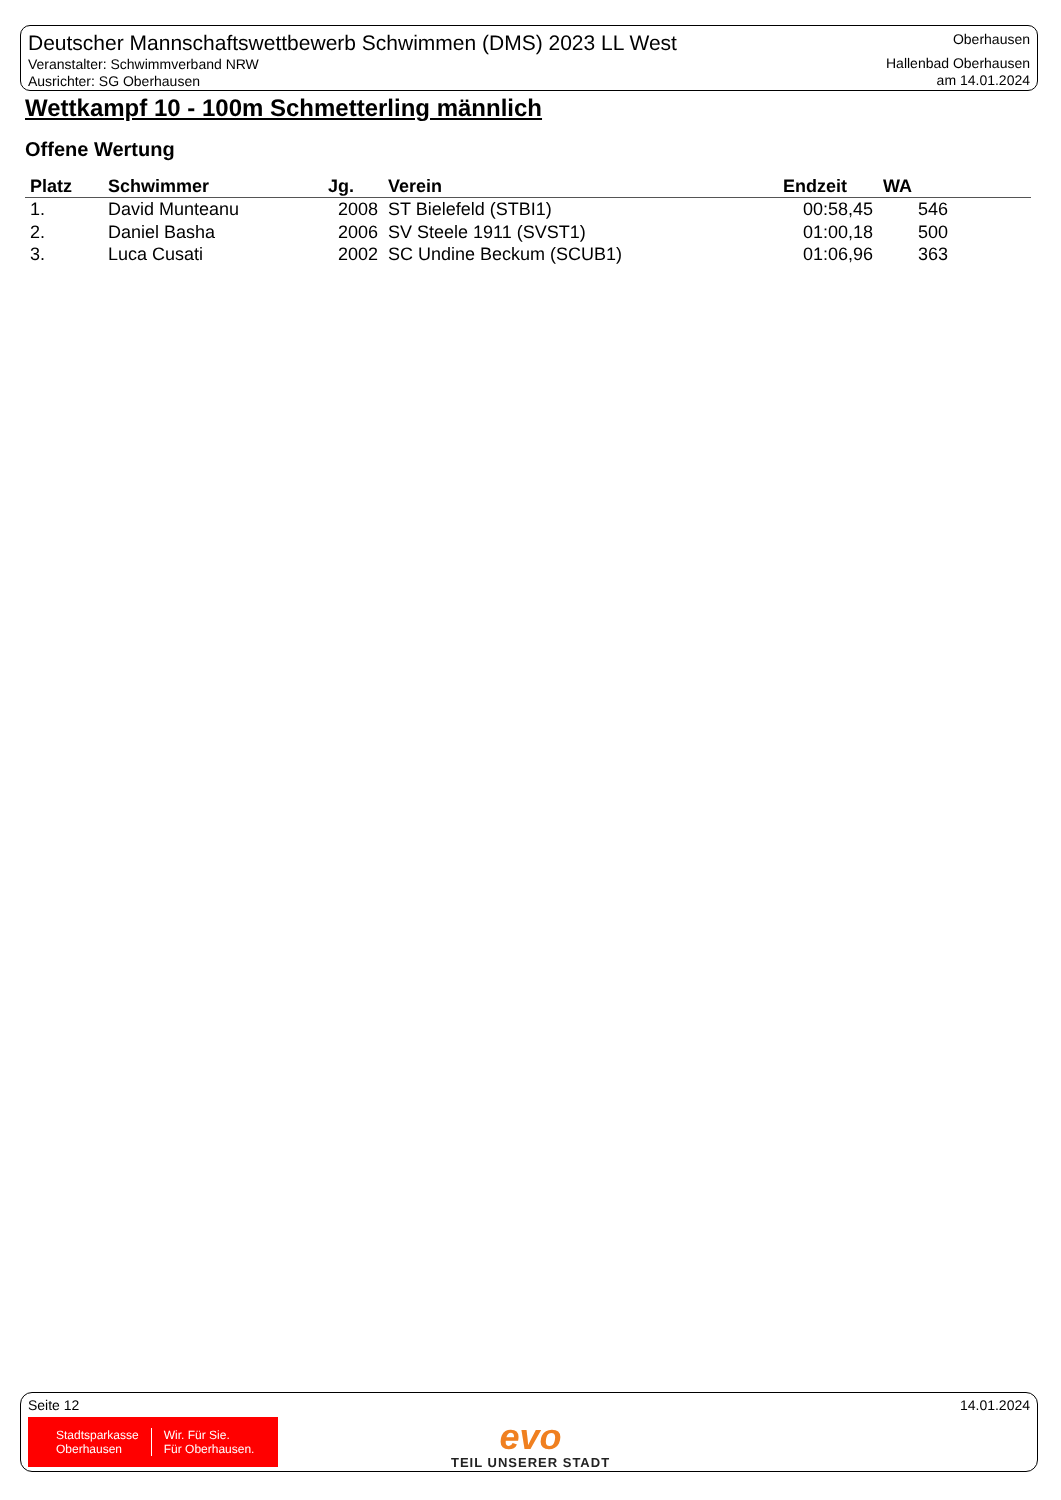Deutscher Mannschaftswettbewerb Schwimmen (DMS) 2023 LL West
Veranstalter: Schwimmverband NRW
Ausrichter: SG Oberhausen
Oberhausen
Hallenbad Oberhausen
am 14.01.2024
Wettkampf 10 - 100m Schmetterling männlich
Offene Wertung
| Platz | Schwimmer | Jg. | Verein | Endzeit | WA |
| --- | --- | --- | --- | --- | --- |
| 1. | David Munteanu | 2008 | ST Bielefeld (STBI1) | 00:58,45 | 546 |
| 2. | Daniel Basha | 2006 | SV Steele 1911 (SVST1) | 01:00,18 | 500 |
| 3. | Luca Cusati | 2002 | SC Undine Beckum (SCUB1) | 01:06,96 | 363 |
Seite 12 14.01.2024
Stadtsparkasse
Oberhausen
Wir. Für Sie.
Für Oberhausen.
evo
TEIL UNSERER STADT